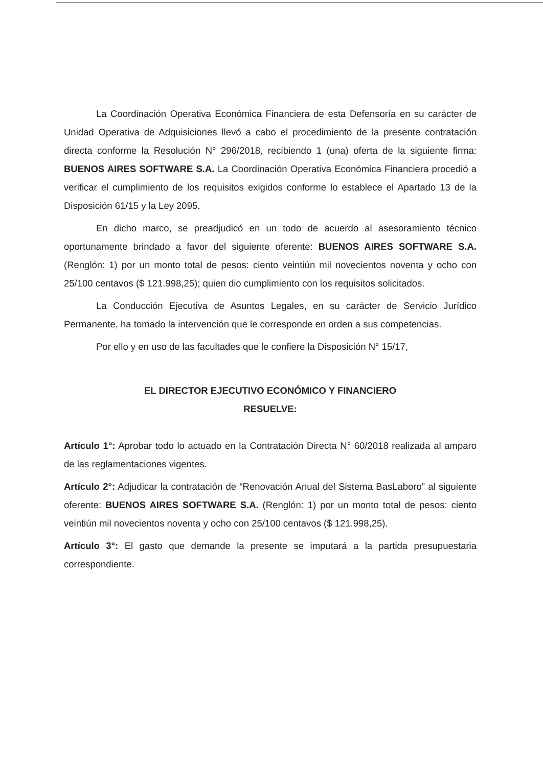La Coordinación Operativa Económica Financiera de esta Defensoría en su carácter de Unidad Operativa de Adquisiciones llevó a cabo el procedimiento de la presente contratación directa conforme la Resolución N° 296/2018, recibiendo 1 (una) oferta de la siguiente firma: BUENOS AIRES SOFTWARE S.A. La Coordinación Operativa Económica Financiera procedió a verificar el cumplimiento de los requisitos exigidos conforme lo establece el Apartado 13 de la Disposición 61/15 y la Ley 2095.
En dicho marco, se preadjudicó en un todo de acuerdo al asesoramiento técnico oportunamente brindado a favor del siguiente oferente: BUENOS AIRES SOFTWARE S.A. (Renglón: 1) por un monto total de pesos: ciento veintiún mil novecientos noventa y ocho con 25/100 centavos ($ 121.998,25); quien dio cumplimiento con los requisitos solicitados.
La Conducción Ejecutiva de Asuntos Legales, en su carácter de Servicio Jurídico Permanente, ha tomado la intervención que le corresponde en orden a sus competencias.
Por ello y en uso de las facultades que le confiere la Disposición N° 15/17,
EL DIRECTOR EJECUTIVO ECONÓMICO Y FINANCIERO
RESUELVE:
Artículo 1°: Aprobar todo lo actuado en la Contratación Directa N° 60/2018 realizada al amparo de las reglamentaciones vigentes.
Artículo 2°: Adjudicar la contratación de “Renovación Anual del Sistema BasLaboro” al siguiente oferente: BUENOS AIRES SOFTWARE S.A. (Renglón: 1) por un monto total de pesos: ciento veintiún mil novecientos noventa y ocho con 25/100 centavos ($ 121.998,25).
Artículo 3°: El gasto que demande la presente se imputará a la partida presupuestaria correspondiente.